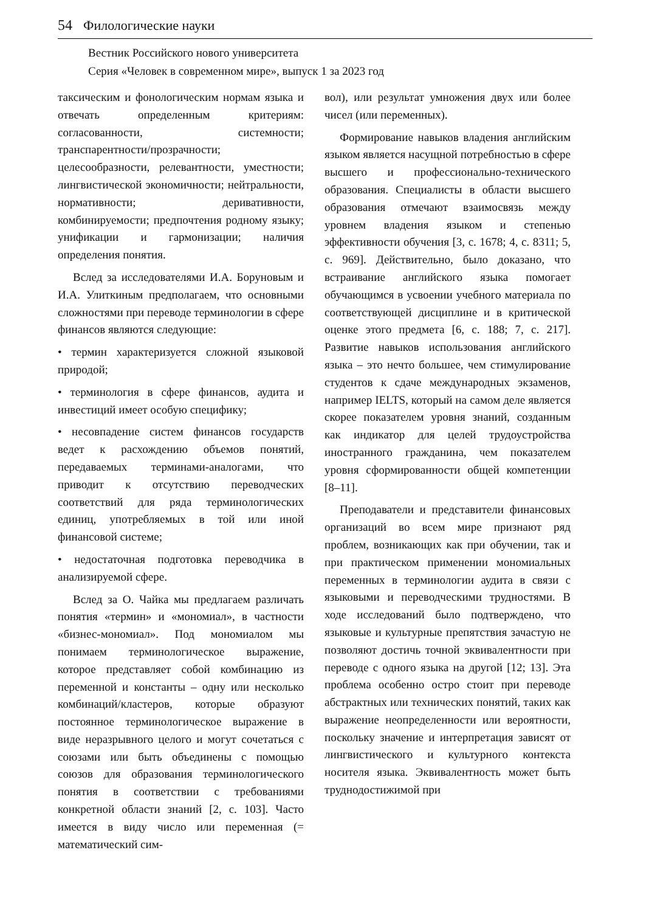54 Филологические науки
Вестник Российского нового университета
Серия «Человек в современном мире», выпуск 1 за 2023 год
таксическим и фонологическим нормам языка и отвечать определенным критериям: согласованности, системности; транспарентности/прозрачности; целесообразности, релевантности, уместности; лингвистической экономичности; нейтральности, нормативности; деривативности, комбинируемости; предпочтения родному языку; унификации и гармонизации; наличия определения понятия.
Вслед за исследователями И.А. Боруновым и И.А. Улиткиным предполагаем, что основными сложностями при переводе терминологии в сфере финансов являются следующие:
• термин характеризуется сложной языковой природой;
• терминология в сфере финансов, аудита и инвестиций имеет особую специфику;
• несовпадение систем финансов государств ведет к расхождению объемов понятий, передаваемых терминами-аналогами, что приводит к отсутствию переводческих соответствий для ряда терминологических единиц, употребляемых в той или иной финансовой системе;
• недостаточная подготовка переводчика в анализируемой сфере.
Вслед за О. Чайка мы предлагаем различать понятия «термин» и «мономиал», в частности «бизнес-мономиал». Под мономиалом мы понимаем терминологическое выражение, которое представляет собой комбинацию из переменной и константы – одну или несколько комбинаций/кластеров, которые образуют постоянное терминологическое выражение в виде неразрывного целого и могут сочетаться с союзами или быть объединены с помощью союзов для образования терминологического понятия в соответствии с требованиями конкретной области знаний [2, с. 103]. Часто имеется в виду число или переменная (= математический сим-
вол), или результат умножения двух или более чисел (или переменных).
Формирование навыков владения английским языком является насущной потребностью в сфере высшего и профессионально-технического образования. Специалисты в области высшего образования отмечают взаимосвязь между уровнем владения языком и степенью эффективности обучения [3, с. 1678; 4, с. 8311; 5, с. 969]. Действительно, было доказано, что встраивание английского языка помогает обучающимся в усвоении учебного материала по соответствующей дисциплине и в критической оценке этого предмета [6, с. 188; 7, с. 217]. Развитие навыков использования английского языка – это нечто большее, чем стимулирование студентов к сдаче международных экзаменов, например IELTS, который на самом деле является скорее показателем уровня знаний, созданным как индикатор для целей трудоустройства иностранного гражданина, чем показателем уровня сформированности общей компетенции [8–11].
Преподаватели и представители финансовых организаций во всем мире признают ряд проблем, возникающих как при обучении, так и при практическом применении мономиальных переменных в терминологии аудита в связи с языковыми и переводческими трудностями. В ходе исследований было подтверждено, что языковые и культурные препятствия зачастую не позволяют достичь точной эквивалентности при переводе с одного языка на другой [12; 13]. Эта проблема особенно остро стоит при переводе абстрактных или технических понятий, таких как выражение неопределенности или вероятности, поскольку значение и интерпретация зависят от лингвистического и культурного контекста носителя языка. Эквивалентность может быть труднодостижимой при